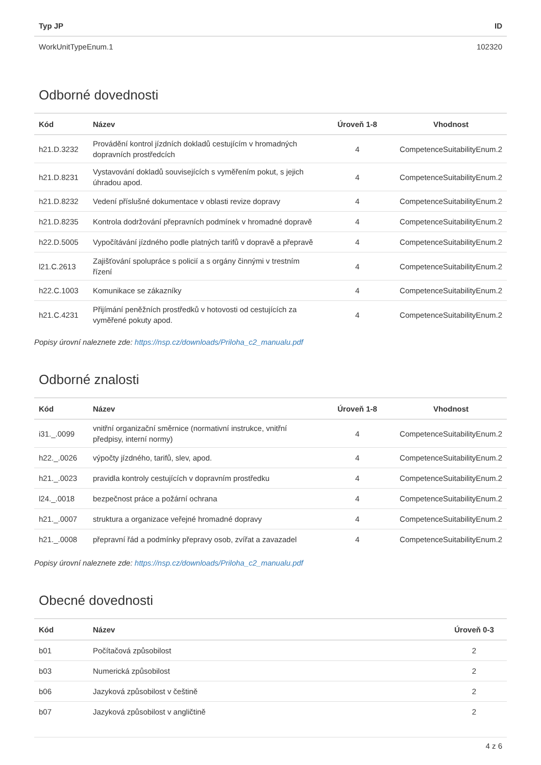| Typ JP | ID |
| --- | --- |
| WorkUnitTypeEnum.1 | 102320 |
Odborné dovednosti
| Kód | Název | Úroveň 1-8 | Vhodnost |
| --- | --- | --- | --- |
| h21.D.3232 | Provádění kontrol jízdních dokladů cestujícím v hromadných dopravních prostředcích | 4 | CompetenceSuitabilityEnum.2 |
| h21.D.8231 | Vystavování dokladů souvisejících s vyměřením pokut, s jejich úhradou apod. | 4 | CompetenceSuitabilityEnum.2 |
| h21.D.8232 | Vedení příslušné dokumentace v oblasti revize dopravy | 4 | CompetenceSuitabilityEnum.2 |
| h21.D.8235 | Kontrola dodržování přepravních podmínek v hromadné dopravě | 4 | CompetenceSuitabilityEnum.2 |
| h22.D.5005 | Vypočítávání jízdného podle platných tarifů v dopravě a přepravě | 4 | CompetenceSuitabilityEnum.2 |
| l21.C.2613 | Zajišťování spolupráce s policií a s orgány činnými v trestním řízení | 4 | CompetenceSuitabilityEnum.2 |
| h22.C.1003 | Komunikace se zákazníky | 4 | CompetenceSuitabilityEnum.2 |
| h21.C.4231 | Přijímání peněžních prostředků v hotovosti od cestujících za vyměřené pokuty apod. | 4 | CompetenceSuitabilityEnum.2 |
Popisy úrovní naleznete zde: https://nsp.cz/downloads/Priloha_c2_manualu.pdf
Odborné znalosti
| Kód | Název | Úroveň 1-8 | Vhodnost |
| --- | --- | --- | --- |
| i31._.0099 | vnitřní organizační směrnice (normativní instrukce, vnitřní předpisy, interní normy) | 4 | CompetenceSuitabilityEnum.2 |
| h22._.0026 | výpočty jízdného, tarifů, slev, apod. | 4 | CompetenceSuitabilityEnum.2 |
| h21._.0023 | pravidla kontroly cestujících v dopravním prostředku | 4 | CompetenceSuitabilityEnum.2 |
| l24._.0018 | bezpečnost práce a požární ochrana | 4 | CompetenceSuitabilityEnum.2 |
| h21._.0007 | struktura a organizace veřejné hromadné dopravy | 4 | CompetenceSuitabilityEnum.2 |
| h21._.0008 | přepravní řád a podmínky přepravy osob, zvířat a zavazadel | 4 | CompetenceSuitabilityEnum.2 |
Popisy úrovní naleznete zde: https://nsp.cz/downloads/Priloha_c2_manualu.pdf
Obecné dovednosti
| Kód | Název | Úroveň 0-3 |
| --- | --- | --- |
| b01 | Počítačová způsobilost | 2 |
| b03 | Numerická způsobilost | 2 |
| b06 | Jazyková způsobilost v češtině | 2 |
| b07 | Jazyková způsobilost v angličtině | 2 |
4 z 6